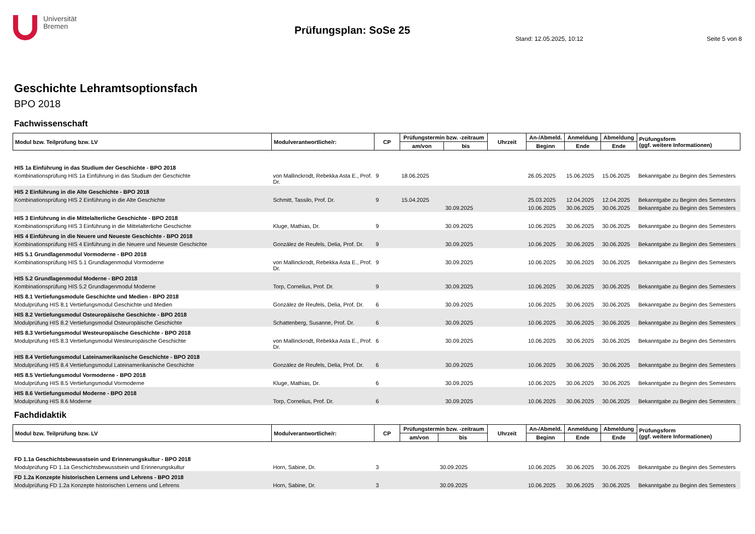Universität
Bremen
Prüfungsplan: SoSe 25
Stand: 12.05.2025, 10:12 Seite 5 von 8
Geschichte Lehramtsoptionsfach
BPO 2018
Fachwissenschaft
| Modul bzw. Teilprüfung bzw. LV | Modulverantwortliche/r: | CP | Prüfungstermin bzw. -zeitraum | | Uhrzeit | An-/Abmeld. | Anmeldung | Abmeldung | Prüfungsform (ggf. weitere Informationen) |
| --- | --- | --- | --- | --- | --- | --- | --- | --- | --- |
| | | | am/von | bis | | Beginn | Ende | Ende | |
| HIS 1a Einführung in das Studium der Geschichte - BPO 2018 | | | | | | | | | |
| Kombinationsprüfung HIS 1a Einführung in das Studium der Geschichte | von Mallinckrodt, Rebekka Asta E., Prof. Dr. | 9 | 18.06.2025 | | | 26.05.2025 | 15.06.2025 | 15.06.2025 | Bekanntgabe zu Beginn des Semesters |
| HIS 2 Einführung in die Alte Geschichte - BPO 2018 | | | | | | | | | |
| Kombinationsprüfung HIS 2 Einführung in die Alte Geschichte | Schmitt, Tassilo, Prof. Dr. | 9 | 15.04.2025 | | | 25.03.2025 | 12.04.2025 | 12.04.2025 | Bekanntgabe zu Beginn des Semesters |
| | | | | 30.09.2025 | | 10.06.2025 | 30.06.2025 | 30.06.2025 | Bekanntgabe zu Beginn des Semesters |
| HIS 3 Einführung in die Mittelalterliche Geschichte - BPO 2018 | | | | | | | | | |
| Kombinationsprüfung HIS 3 Einführung in die Mittelalterliche Geschichte | Kluge, Mathias, Dr. | 9 | | 30.09.2025 | | 10.06.2025 | 30.06.2025 | 30.06.2025 | Bekanntgabe zu Beginn des Semesters |
| HIS 4 Einführung in die Neuere und Neueste Geschichte - BPO 2018 | | | | | | | | | |
| Kombinationsprüfung HIS 4 Einführung in die Neuere und Neueste Geschichte | González de Reufels, Delia, Prof. Dr. | 9 | | 30.09.2025 | | 10.06.2025 | 30.06.2025 | 30.06.2025 | Bekanntgabe zu Beginn des Semesters |
| HIS 5.1 Grundlagenmodul Vormoderne - BPO 2018 | | | | | | | | | |
| Kombinationsprüfung HIS 5.1 Grundlagenmodul Vormoderne | von Mallinckrodt, Rebekka Asta E., Prof. Dr. | 9 | | 30.09.2025 | | 10.06.2025 | 30.06.2025 | 30.06.2025 | Bekanntgabe zu Beginn des Semesters |
| HIS 5.2 Grundlagenmodul Moderne - BPO 2018 | | | | | | | | | |
| Kombinationsprüfung HIS 5.2 Grundlagenmodul Moderne | Torp, Cornelius, Prof. Dr. | 9 | | 30.09.2025 | | 10.06.2025 | 30.06.2025 | 30.06.2025 | Bekanntgabe zu Beginn des Semesters |
| HIS 8.1 Vertiefungsmodule Geschichte und Medien - BPO 2018 | | | | | | | | | |
| Modulprüfung HIS 8.1 Vertiefungsmodul Geschichte und Medien | González de Reufels, Delia, Prof. Dr. | 6 | | 30.09.2025 | | 10.06.2025 | 30.06.2025 | 30.06.2025 | Bekanntgabe zu Beginn des Semesters |
| HIS 8.2 Vertiefungsmodul Osteuropäische Geschichte - BPO 2018 | | | | | | | | | |
| Modulprüfung HIS 8.2 Vertiefungsmodul Osteuropäische Geschichte | Schattenberg, Susanne, Prof. Dr. | 6 | | 30.09.2025 | | 10.06.2025 | 30.06.2025 | 30.06.2025 | Bekanntgabe zu Beginn des Semesters |
| HIS 8.3 Vertiefungsmodul Westeuropäische Geschichte - BPO 2018 | | | | | | | | | |
| Modulprüfung HIS 8.3 Vertiefungsmodul Westeuropäische Geschichte | von Mallinckrodt, Rebekka Asta E., Prof. Dr. | 6 | | 30.09.2025 | | 10.06.2025 | 30.06.2025 | 30.06.2025 | Bekanntgabe zu Beginn des Semesters |
| HIS 8.4 Vertiefungsmodul Lateinamerikanische Geschichte - BPO 2018 | | | | | | | | | |
| Modulprüfung HIS 8.4 Vertiefungsmodul Lateinamerikanische Geschichte | González de Reufels, Delia, Prof. Dr. | 6 | | 30.09.2025 | | 10.06.2025 | 30.06.2025 | 30.06.2025 | Bekanntgabe zu Beginn des Semesters |
| HIS 8.5 Vertiefungsmodul Vormoderne - BPO 2018 | | | | | | | | | |
| Modulprüfung HIS 8.5 Vertiefungsmodul Vormoderne | Kluge, Mathias, Dr. | 6 | | 30.09.2025 | | 10.06.2025 | 30.06.2025 | 30.06.2025 | Bekanntgabe zu Beginn des Semesters |
| HIS 8.6 Vertiefungsmodul Moderne - BPO 2018 | | | | | | | | | |
| Modulprüfung HIS 8.6 Moderne | Torp, Cornelius, Prof. Dr. | 6 | | 30.09.2025 | | 10.06.2025 | 30.06.2025 | 30.06.2025 | Bekanntgabe zu Beginn des Semesters |
Fachdidaktik
| Modul bzw. Teilprüfung bzw. LV | Modulverantwortliche/r: | CP | Prüfungstermin bzw. -zeitraum | | Uhrzeit | An-/Abmeld. | Anmeldung | Abmeldung | Prüfungsform (ggf. weitere Informationen) |
| --- | --- | --- | --- | --- | --- | --- | --- | --- | --- |
| | | | am/von | bis | | Beginn | Ende | Ende | |
| FD 1.1a Geschichtsbewusstsein und Erinnerungskultur - BPO 2018 | | | | | | | | | |
| Modulprüfung FD 1.1a Geschichtsbewusstsein und Erinnerungskultur | Horn, Sabine, Dr. | 3 | | 30.09.2025 | | 10.06.2025 | 30.06.2025 | 30.06.2025 | Bekanntgabe zu Beginn des Semesters |
| FD 1.2a Konzepte historischen Lernens und Lehrens - BPO 2018 | | | | | | | | | |
| Modulprüfung FD 1.2a Konzepte historischen Lernens und Lehrens | Horn, Sabine, Dr. | 3 | | 30.09.2025 | | 10.06.2025 | 30.06.2025 | 30.06.2025 | Bekanntgabe zu Beginn des Semesters |